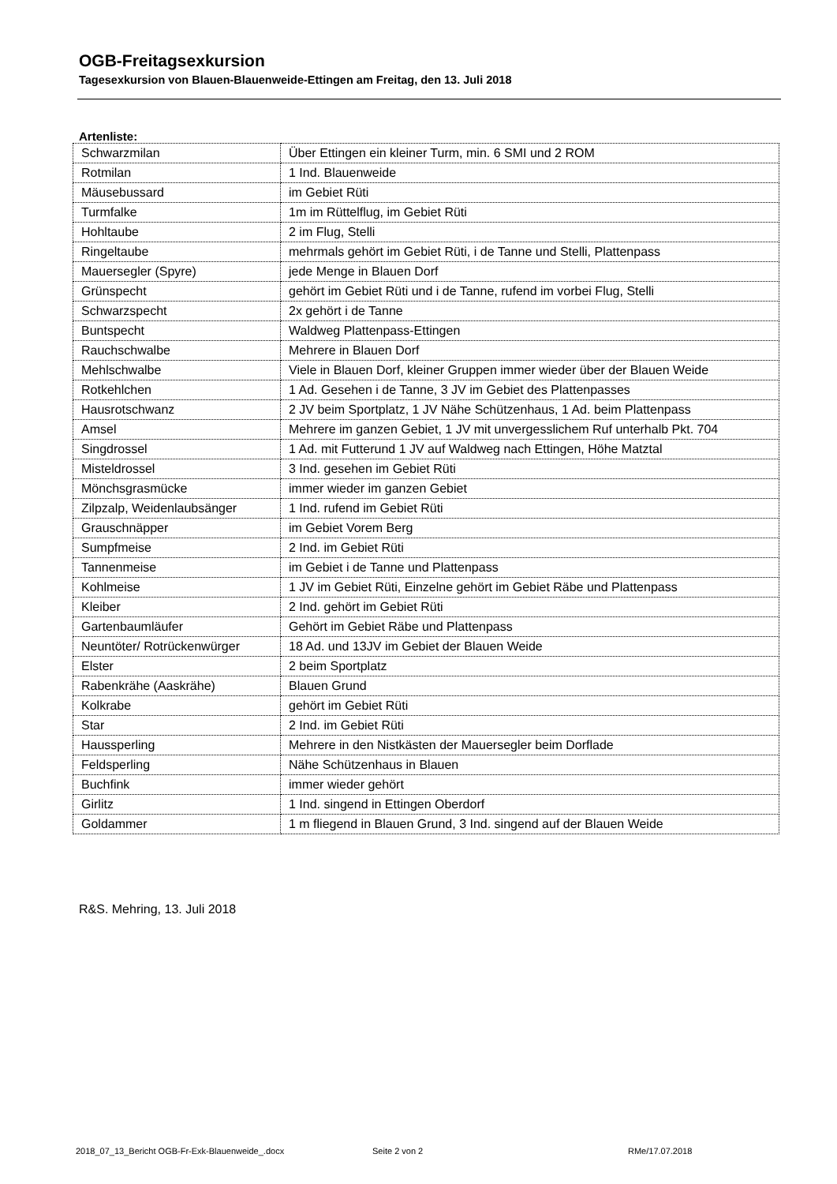OGB-Freitagsexkursion
Tagesexkursion von Blauen-Blauenweide-Ettingen am Freitag, den 13. Juli 2018
Artenliste:
| Schwarzmilan | Über Ettingen ein kleiner Turm, min. 6 SMI und 2 ROM |
| Rotmilan | 1 Ind. Blauenweide |
| Mäusebussard | im Gebiet Rüti |
| Turmfalke | 1m im Rüttelflug, im Gebiet Rüti |
| Hohltaube | 2 im Flug, Stelli |
| Ringeltaube | mehrmals gehört im Gebiet Rüti, i de Tanne und Stelli, Plattenpass |
| Mauersegler (Spyre) | jede Menge in Blauen Dorf |
| Grünspecht | gehört im Gebiet Rüti und i de Tanne, rufend im vorbei Flug, Stelli |
| Schwarzspecht | 2x gehört i de Tanne |
| Buntspecht | Waldweg Plattenpass-Ettingen |
| Rauchschwalbe | Mehrere in Blauen Dorf |
| Mehlschwalbe | Viele in Blauen Dorf, kleiner Gruppen immer wieder über der Blauen Weide |
| Rotkehlchen | 1 Ad. Gesehen i de Tanne, 3 JV im Gebiet des Plattenpasses |
| Hausrotschwanz | 2 JV beim Sportplatz, 1 JV Nähe Schützenhaus, 1 Ad. beim Plattenpass |
| Amsel | Mehrere im ganzen Gebiet, 1 JV mit unvergesslichem Ruf unterhalb Pkt. 704 |
| Singdrossel | 1 Ad. mit Futterund 1 JV auf Waldweg nach Ettingen, Höhe Matztal |
| Misteldrossel | 3 Ind. gesehen im Gebiet Rüti |
| Mönchsgrasmücke | immer wieder im ganzen Gebiet |
| Zilpzalp, Weidenlaubsänger | 1 Ind. rufend im Gebiet Rüti |
| Grauschnäpper | im Gebiet Vorem Berg |
| Sumpfmeise | 2 Ind. im Gebiet Rüti |
| Tannenmeise | im Gebiet i de Tanne und Plattenpass |
| Kohlmeise | 1 JV im Gebiet Rüti, Einzelne gehört im Gebiet Räbe und Plattenpass |
| Kleiber | 2 Ind. gehört im Gebiet Rüti |
| Gartenbaumläufer | Gehört im Gebiet Räbe und Plattenpass |
| Neuntöter/ Rotrückenwürger | 18 Ad. und 13JV im Gebiet der Blauen Weide |
| Elster | 2 beim Sportplatz |
| Rabenkrähe (Aaskrähe) | Blauen Grund |
| Kolkrabe | gehört im Gebiet Rüti |
| Star | 2 Ind. im Gebiet Rüti |
| Haussperling | Mehrere in den Nistkästen der Mauersegler beim Dorflade |
| Feldsperling | Nähe Schützenhaus in Blauen |
| Buchfink | immer wieder gehört |
| Girlitz | 1 Ind. singend in Ettingen Oberdorf |
| Goldammer | 1 m fliegend in Blauen Grund, 3 Ind. singend auf der Blauen Weide |
R&S. Mehring, 13. Juli 2018
2018_07_13_Bericht OGB-Fr-Exk-Blauenweide_.docx Seite 2 von 2 RMe/17.07.2018